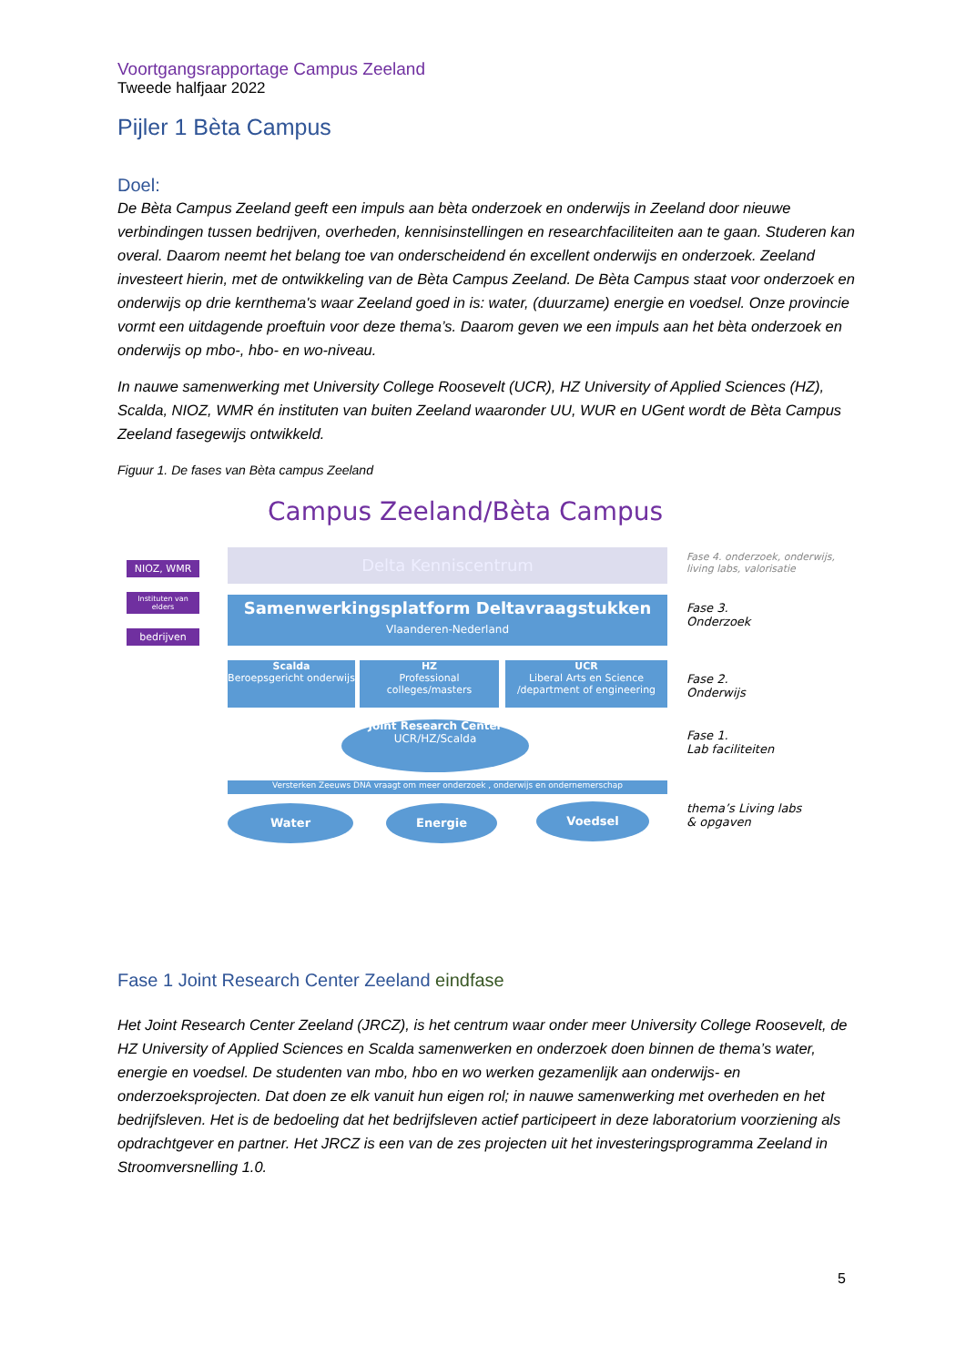Voortgangsrapportage Campus Zeeland
Tweede halfjaar 2022
Pijler 1 Bèta Campus
Doel:
De Bèta Campus Zeeland geeft een impuls aan bèta onderzoek en onderwijs in Zeeland door nieuwe verbindingen tussen bedrijven, overheden, kennisinstellingen en researchfaciliteiten aan te gaan. Studeren kan overal. Daarom neemt het belang toe van onderscheidend én excellent onderwijs en onderzoek. Zeeland investeert hierin, met de ontwikkeling van de Bèta Campus Zeeland. De Bèta Campus staat voor onderzoek en onderwijs op drie kernthema's waar Zeeland goed in is: water, (duurzame) energie en voedsel. Onze provincie vormt een uitdagende proeftuin voor deze thema’s. Daarom geven we een impuls aan het bèta onderzoek en onderwijs op mbo-, hbo- en wo-niveau.
In nauwe samenwerking met University College Roosevelt (UCR), HZ University of Applied Sciences (HZ), Scalda, NIOZ, WMR én instituten van buiten Zeeland waaronder UU, WUR en UGent wordt de Bèta Campus Zeeland fasegewijs ontwikkeld.
Figuur 1. De fases van Bèta campus Zeeland
Campus Zeeland/Bèta Campus
NIOZ, WMR
Instituten van elders
bedrijven
Delta Kenniscentrum
Fase 4. onderzoek, onderwijs,
living labs, valorisatie
Samenwerkingsplatform Deltavraagstukken
Vlaanderen-Nederland
Fase 3.
Onderzoek
Scalda
Beroepsgericht onderwijs
HZ
Professional colleges/masters
UCR
Liberal Arts en Science /department of engineering
Fase 2.
Onderwijs
Joint Research Center
UCR/HZ/Scalda
Fase 1.
Lab faciliteiten
Versterken Zeeuws DNA vraagt om meer onderzoek , onderwijs en ondernemerschap
Water Energie Voedsel
thema’s Living labs
& opgaven
Fase 1 Joint Research Center Zeeland eindfase
Het Joint Research Center Zeeland (JRCZ), is het centrum waar onder meer University College Roosevelt, de HZ University of Applied Sciences en Scalda samenwerken en onderzoek doen binnen de thema’s water, energie en voedsel. De studenten van mbo, hbo en wo werken gezamenlijk aan onderwijs- en onderzoeksprojecten. Dat doen ze elk vanuit hun eigen rol; in nauwe samenwerking met overheden en het bedrijfsleven. Het is de bedoeling dat het bedrijfsleven actief participeert in deze laboratorium voorziening als opdrachtgever en partner. Het JRCZ is een van de zes projecten uit het investeringsprogramma Zeeland in Stroomversnelling 1.0.
5